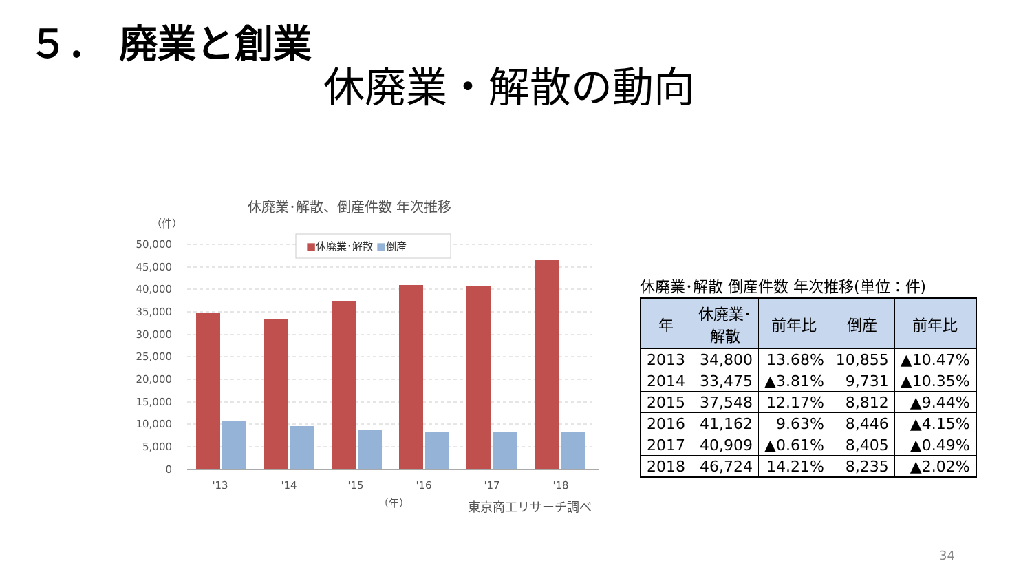５． 廃業と創業
休廃業・解散の動向
休廃業･解散、倒産件数 年次推移
（件）
50,000
45,000
40,000
35,000
30,000
25,000
20,000
15,000
10,000
5,000
0
■休廃業･解散 ■倒産
'13
'14
'15
'16
'17
'18
（年）
東京商工リサーチ調べ
休廃業･解散 倒産件数 年次推移(単位：件)
| 年 | 休廃業･ 解散 | 前年比 | 倒産 | 前年比 |
| --- | --- | --- | --- | --- |
| 2013 | 34,800 | 13.68% | 10,855 | ▲10.47% |
| 2014 | 33,475 | ▲3.81% | 9,731 | ▲10.35% |
| 2015 | 37,548 | 12.17% | 8,812 | ▲9.44% |
| 2016 | 41,162 | 9.63% | 8,446 | ▲4.15% |
| 2017 | 40,909 | ▲0.61% | 8,405 | ▲0.49% |
| 2018 | 46,724 | 14.21% | 8,235 | ▲2.02% |
34